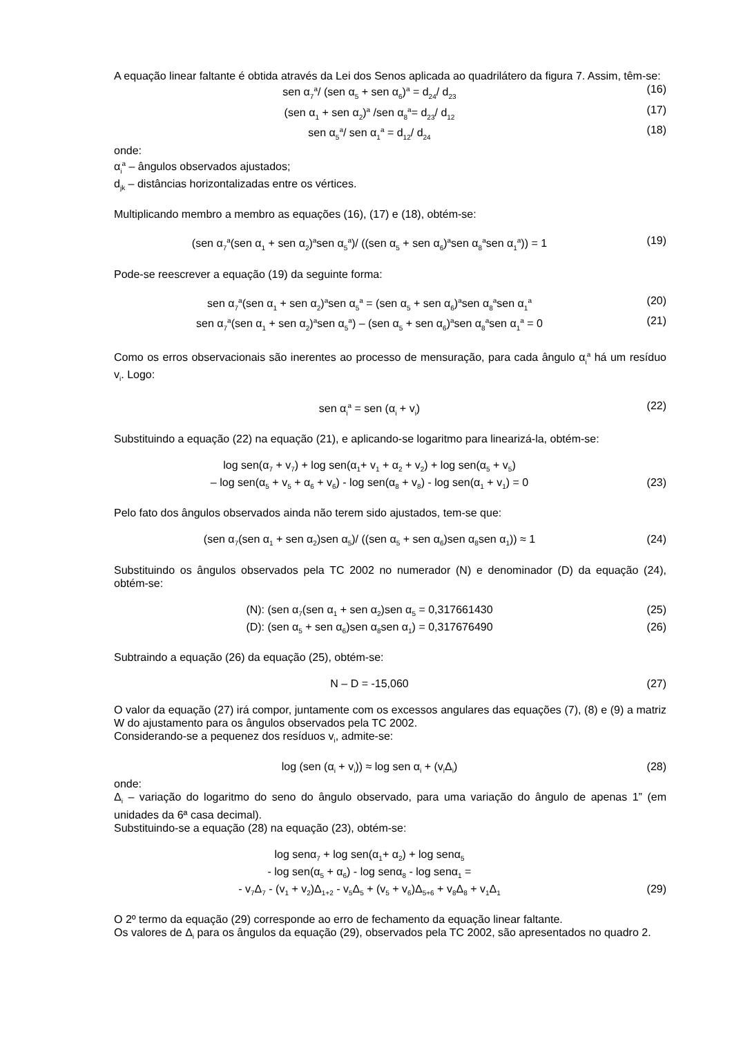A equação linear faltante é obtida através da Lei dos Senos aplicada ao quadrilátero da figura 7. Assim, têm-se:
sen α<sub>7</sub><sup>a</sup>/ (sen α<sub>5</sub> + sen α<sub>6</sub>)<sup>a</sup> = d<sub>24</sub>/ d<sub>23</sub> (16)
(sen α<sub>1</sub> + sen α<sub>2</sub>)<sup>a</sup> /sen α<sub>8</sub><sup>a</sup>= d<sub>23</sub>/ d<sub>12</sub> (17)
sen α<sub>5</sub><sup>a</sup>/ sen α<sub>1</sub><sup>a</sup> = d<sub>12</sub>/ d<sub>24</sub> (18)
onde:
α<sub>i</sub><sup>a</sup> – ângulos observados ajustados;
d<sub>jk</sub> – distâncias horizontalizadas entre os vértices.
Multiplicando membro a membro as equações (16), (17) e (18), obtém-se:
(sen α<sub>7</sub><sup>a</sup>(sen α<sub>1</sub> + sen α<sub>2</sub>)<sup>a</sup>sen α<sub>5</sub><sup>a</sup>)/ ((sen α<sub>5</sub> + sen α<sub>6</sub>)<sup>a</sup>sen α<sub>8</sub><sup>a</sup>sen α<sub>1</sub><sup>a</sup>)) = 1 (19)
Pode-se reescrever a equação (19) da seguinte forma:
sen α<sub>7</sub><sup>a</sup>(sen α<sub>1</sub> + sen α<sub>2</sub>)<sup>a</sup>sen α<sub>5</sub><sup>a</sup> = (sen α<sub>5</sub> + sen α<sub>6</sub>)<sup>a</sup>sen α<sub>8</sub><sup>a</sup>sen α<sub>1</sub><sup>a</sup> (20)
sen α<sub>7</sub><sup>a</sup>(sen α<sub>1</sub> + sen α<sub>2</sub>)<sup>a</sup>sen α<sub>5</sub><sup>a</sup>) – (sen α<sub>5</sub> + sen α<sub>6</sub>)<sup>a</sup>sen α<sub>8</sub><sup>a</sup>sen α<sub>1</sub><sup>a</sup> = 0 (21)
Como os erros observacionais são inerentes ao processo de mensuração, para cada ângulo α<sub>i</sub><sup>a</sup> há um resíduo v<sub>i</sub>. Logo:
sen α<sub>i</sub><sup>a</sup> = sen (α<sub>i</sub> + v<sub>i</sub>) (22)
Substituindo a equação (22) na equação (21), e aplicando-se logaritmo para linearizá-la, obtém-se:
log sen(α<sub>7</sub> + v<sub>7</sub>) + log sen(α<sub>1</sub>+ v<sub>1</sub> + α<sub>2</sub> + v<sub>2</sub>) + log sen(α<sub>5</sub> + v<sub>5</sub>)
– log sen(α<sub>5</sub> + v<sub>5</sub> + α<sub>6</sub> + v<sub>6</sub>) - log sen(α<sub>8</sub> + v<sub>8</sub>) - log sen(α<sub>1</sub> + v<sub>1</sub>) = 0 (23)
Pelo fato dos ângulos observados ainda não terem sido ajustados, tem-se que:
(sen α<sub>7</sub>(sen α<sub>1</sub> + sen α<sub>2</sub>)sen α<sub>5</sub>)/ ((sen α<sub>5</sub> + sen α<sub>6</sub>)sen α<sub>8</sub>sen α<sub>1</sub>)) ≈ 1 (24)
Substituindo os ângulos observados pela TC 2002 no numerador (N) e denominador (D) da equação (24), obtém-se:
(N): (sen α<sub>7</sub>(sen α<sub>1</sub> + sen α<sub>2</sub>)sen α<sub>5</sub> = 0,317661430 (25)
(D): (sen α<sub>5</sub> + sen α<sub>6</sub>)sen α<sub>8</sub>sen α<sub>1</sub>) = 0,317676490 (26)
Subtraindo a equação (26) da equação (25), obtém-se:
N – D = -15,060 (27)
O valor da equação (27) irá compor, juntamente com os excessos angulares das equações (7), (8) e (9) a matriz W do ajustamento para os ângulos observados pela TC 2002.
Considerando-se a pequenez dos resíduos v<sub>i</sub>, admite-se:
log (sen (α<sub>i</sub> + v<sub>i</sub>)) ≈ log sen α<sub>i</sub> + (v<sub>i</sub>Δ<sub>i</sub>) (28)
onde:
Δ<sub>i</sub> – variação do logaritmo do seno do ângulo observado, para uma variação do ângulo de apenas 1” (em unidades da 6ª casa decimal).
Substituindo-se a equação (28) na equação (23), obtém-se:
log senα<sub>7</sub> + log sen(α<sub>1</sub>+ α<sub>2</sub>) + log senα<sub>5</sub>
- log sen(α<sub>5</sub> + α<sub>6</sub>) - log senα<sub>8</sub> - log senα<sub>1</sub> =
- v<sub>7</sub>Δ<sub>7</sub> - (v<sub>1</sub> + v<sub>2</sub>)Δ<sub>1+2</sub> - v<sub>5</sub>Δ<sub>5</sub> + (v<sub>5</sub> + v<sub>6</sub>)Δ<sub>5+6</sub> + v<sub>8</sub>Δ<sub>8</sub> + v<sub>1</sub>Δ<sub>1</sub> (29)
O 2º termo da equação (29) corresponde ao erro de fechamento da equação linear faltante.
Os valores de Δ<sub>i</sub> para os ângulos da equação (29), observados pela TC 2002, são apresentados no quadro 2.